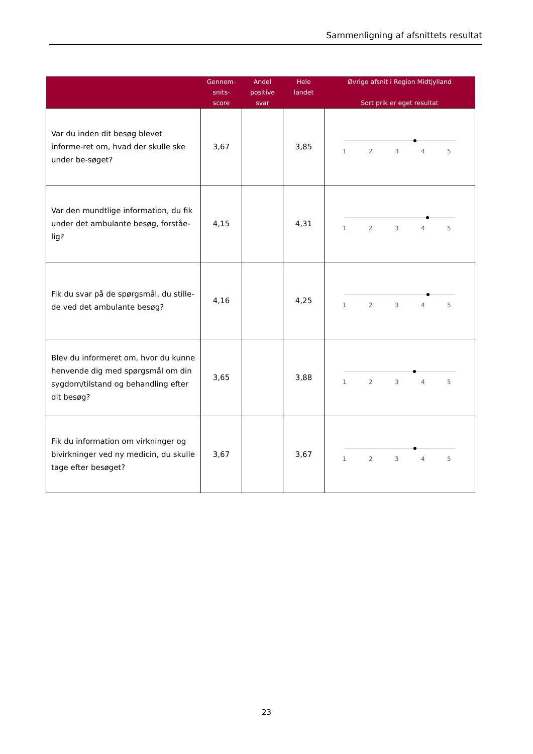Sammenligning af afsnittets resultat
| | Gennem- snits- score | Andel positive svar | Hele landet | Øvrige afsnit i Region Midtjylland Sort prik er eget resultat |
| --- | --- | --- | --- | --- |
| Var du inden dit besøg blevet informe-ret om, hvad der skulle ske under be-søget? | 3,67 | | 3,85 | 1 2 3 4 5 |
| Var den mundtlige information, du fik under det ambulante besøg, forståe-lig? | 4,15 | | 4,31 | 1 2 3 4 5 |
| Fik du svar på de spørgsmål, du stille-de ved det ambulante besøg? | 4,16 | | 4,25 | 1 2 3 4 5 |
| Blev du informeret om, hvor du kunne henvende dig med spørgsmål om din sygdom/tilstand og behandling efter dit besøg? | 3,65 | | 3,88 | 1 2 3 4 5 |
| Fik du information om virkninger og bivirkninger ved ny medicin, du skulle tage efter besøget? | 3,67 | | 3,67 | 1 2 3 4 5 |
23